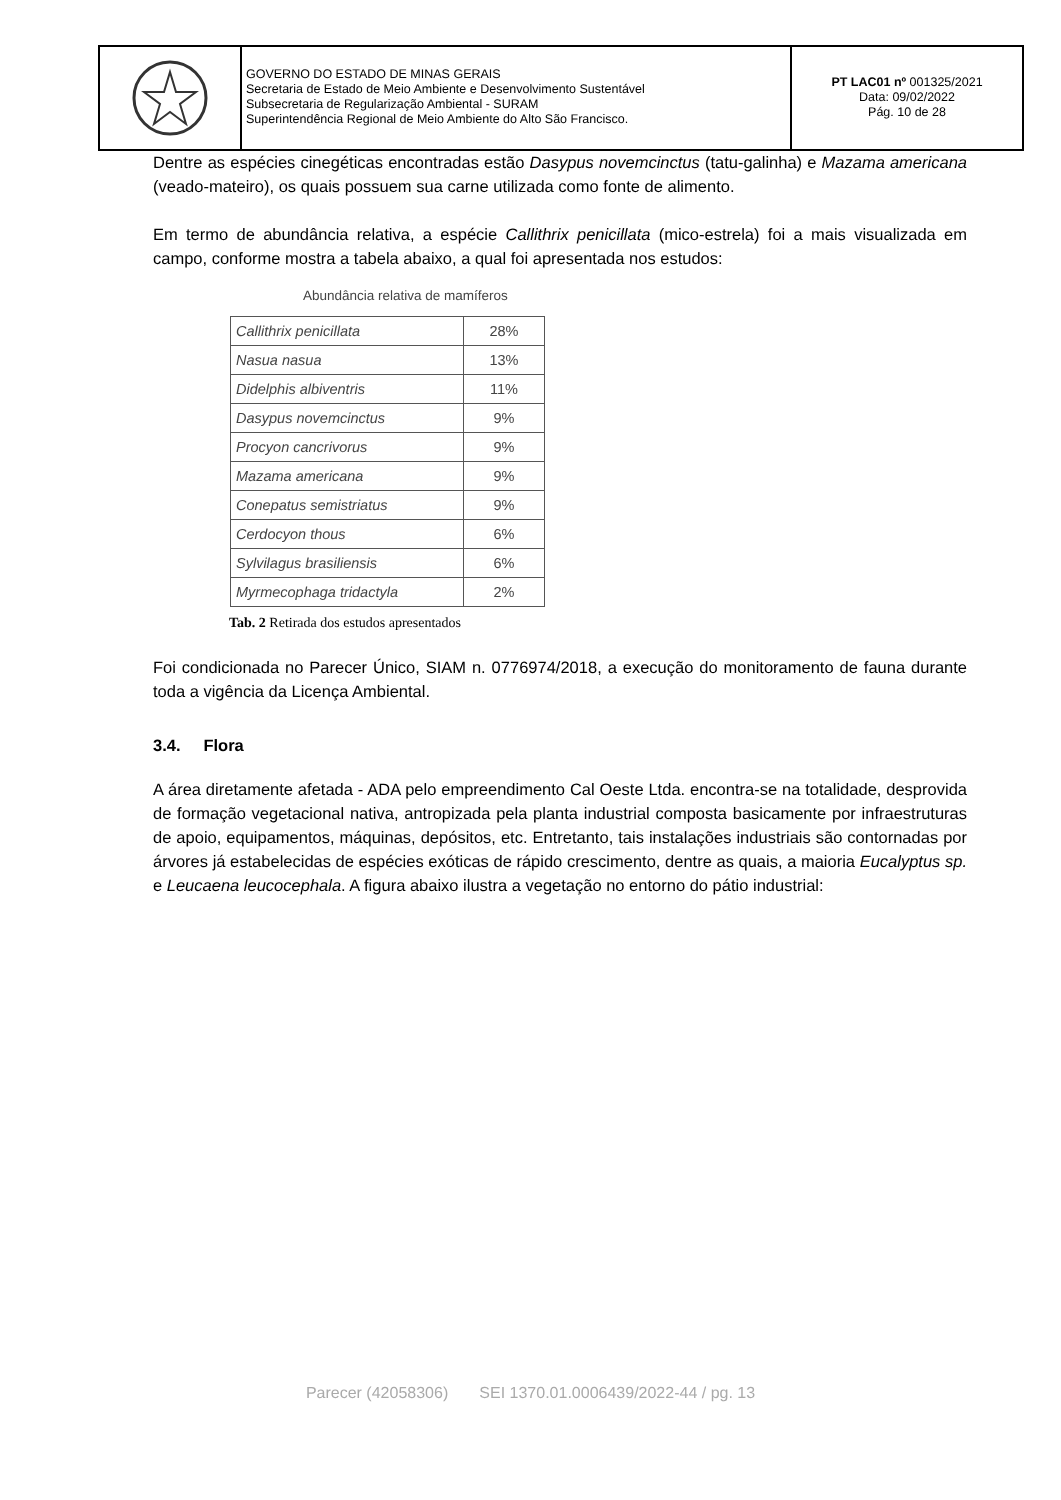GOVERNO DO ESTADO DE MINAS GERAIS
Secretaria de Estado de Meio Ambiente e Desenvolvimento Sustentável
Subsecretaria de Regularização Ambiental - SURAM
Superintendência Regional de Meio Ambiente do Alto São Francisco.
PT LAC01 nº 001325/2021
Data: 09/02/2022
Pág. 10 de 28
Dentre as espécies cinegéticas encontradas estão Dasypus novemcinctus (tatu-galinha) e Mazama americana (veado-mateiro), os quais possuem sua carne utilizada como fonte de alimento.
Em termo de abundância relativa, a espécie Callithrix penicillata (mico-estrela) foi a mais visualizada em campo, conforme mostra a tabela abaixo, a qual foi apresentada nos estudos:
Abundância relativa de mamíferos
| Callithrix penicillata | 28% |
| Nasua nasua | 13% |
| Didelphis albiventris | 11% |
| Dasypus novemcinctus | 9% |
| Procyon cancrivorus | 9% |
| Mazama americana | 9% |
| Conepatus semistriatus | 9% |
| Cerdocyon thous | 6% |
| Sylvilagus brasiliensis | 6% |
| Myrmecophaga tridactyla | 2% |
Tab. 2 Retirada dos estudos apresentados
Foi condicionada no Parecer Único, SIAM n. 0776974/2018, a execução do monitoramento de fauna durante toda a vigência da Licença Ambiental.
3.4. Flora
A área diretamente afetada - ADA pelo empreendimento Cal Oeste Ltda. encontra-se na totalidade, desprovida de formação vegetacional nativa, antropizada pela planta industrial composta basicamente por infraestruturas de apoio, equipamentos, máquinas, depósitos, etc. Entretanto, tais instalações industriais são contornadas por árvores já estabelecidas de espécies exóticas de rápido crescimento, dentre as quais, a maioria Eucalyptus sp. e Leucaena leucocephala. A figura abaixo ilustra a vegetação no entorno do pátio industrial:
Parecer (42058306) SEI 1370.01.0006439/2022-44 / pg. 13